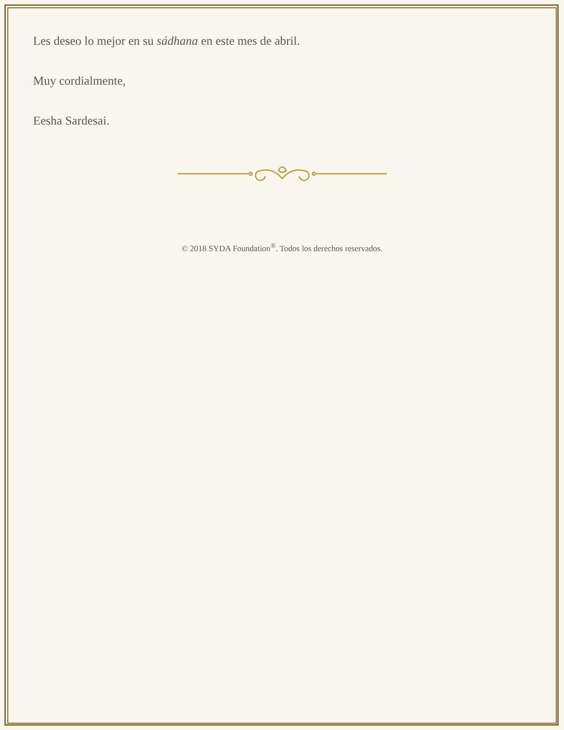Les deseo lo mejor en su sádhana en este mes de abril.
Muy cordialmente,
Eesha Sardesai.
© 2018 SYDA Foundation<sup>®</sup>. Todos los derechos reservados.